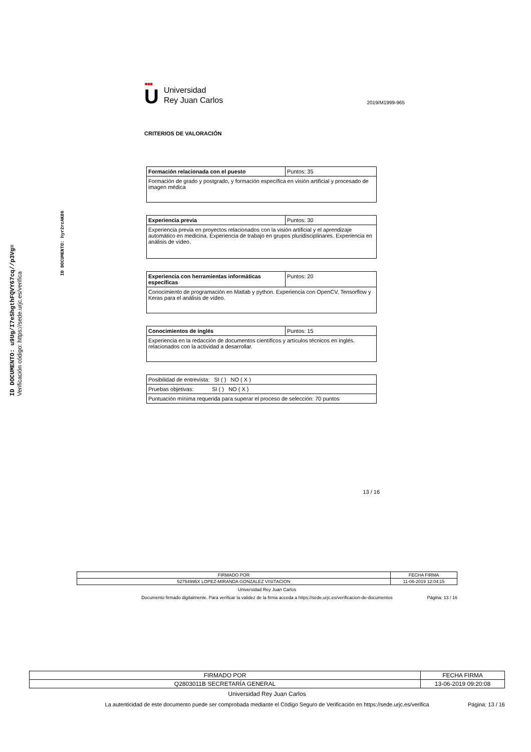ID DOCUMENTO: u9Ug/I7eShgthFQVY67cq//p3Vg=
Verificación código: https://sede.urjc.es/verifica
ID DOCUMENTO: hyr2rcAK86
●●●
U
Universidad
Rey Juan Carlos
2019/M1999-965
CRITERIOS DE VALORACIÓN
| Formación relacionada con el puesto | Puntos: 35 |
| Formación de grado y postgrado, y formación específica en visión artificial y procesado de imagen médica | |
| Experiencia previa | Puntos: 30 |
| Experiencia previa en proyectos relacionados con la visión artificial y el aprendizaje automático en medicina. Experiencia de trabajo en grupos pluridisciplinares. Experiencia en análisis de vídeo. | |
| Experiencia con herramientas informáticas específicas | Puntos: 20 |
| Conocimiento de programación en Matlab y python. Experiencia con OpenCV, Tensorflow y Keras para el análisis de vídeo. | |
| Conocimientos de inglés | Puntos: 15 |
| Experiencia en la redacción de documentos científicos y artículos técnicos en inglés. relacionados con la actividad a desarrollar. | |
| Posibilidad de entrevista: SI ( ) NO ( X ) |
| Pruebas objetivas: SI ( ) NO ( X ) |
| Puntuación mínima requerida para superar el proceso de selección: 70 puntos |
13 / 16
| FIRMADO POR | FECHA FIRMA |
| 52754995X LOPEZ-MIRANDA GONZALEZ VISITACION | 11-06-2019 12:04:15 |
Universidad Rey Juan Carlos
Documento firmado digitalmente. Para verificar la validez de la firma acceda a https://sede.urjc.es/verificacion-de-documentos
Página: 13 / 16
| FIRMADO POR | FECHA FIRMA |
| Q2803011B SECRETARÍA GENERAL | 13-06-2019 09:20:08 |
Universidad Rey Juan Carlos
La autenticidad de este documento puede ser comprobada mediante el Código Seguro de Verificación en https://sede.urjc.es/verifica
Página: 13 / 16